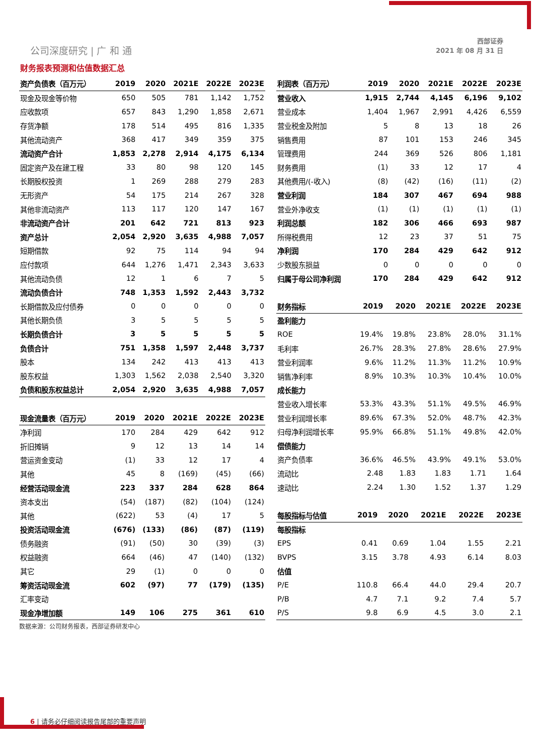公司深度研究 | 广 和 通
西部证券
2021 年 08 月 31 日
财务报表预测和估值数据汇总
| 资产负债表（百万元） | 2019 | 2020 | 2021E | 2022E | 2023E |
| --- | --- | --- | --- | --- | --- |
| 现金及现金等价物 | 650 | 505 | 781 | 1,142 | 1,752 |
| 应收款项 | 657 | 843 | 1,290 | 1,858 | 2,671 |
| 存货净额 | 178 | 514 | 495 | 816 | 1,335 |
| 其他流动资产 | 368 | 417 | 349 | 359 | 375 |
| 流动资产合计 | 1,853 | 2,278 | 2,914 | 4,175 | 6,134 |
| 固定资产及在建工程 | 33 | 80 | 98 | 120 | 145 |
| 长期股权投资 | 1 | 269 | 288 | 279 | 283 |
| 无形资产 | 54 | 175 | 214 | 267 | 328 |
| 其他非流动资产 | 113 | 117 | 120 | 147 | 167 |
| 非流动资产合计 | 201 | 642 | 721 | 813 | 923 |
| 资产总计 | 2,054 | 2,920 | 3,635 | 4,988 | 7,057 |
| 短期借款 | 92 | 75 | 114 | 94 | 94 |
| 应付款项 | 644 | 1,276 | 1,471 | 2,343 | 3,633 |
| 其他流动负债 | 12 | 1 | 6 | 7 | 5 |
| 流动负债合计 | 748 | 1,353 | 1,592 | 2,443 | 3,732 |
| 长期借款及应付债券 | 0 | 0 | 0 | 0 | 0 |
| 其他长期负债 | 3 | 5 | 5 | 5 | 5 |
| 长期负债合计 | 3 | 5 | 5 | 5 | 5 |
| 负债合计 | 751 | 1,358 | 1,597 | 2,448 | 3,737 |
| 股本 | 134 | 242 | 413 | 413 | 413 |
| 股东权益 | 1,303 | 1,562 | 2,038 | 2,540 | 3,320 |
| 负债和股东权益总计 | 2,054 | 2,920 | 3,635 | 4,988 | 7,057 |
| 现金流量表（百万元） | 2019 | 2020 | 2021E | 2022E | 2023E |
| --- | --- | --- | --- | --- | --- |
| 净利润 | 170 | 284 | 429 | 642 | 912 |
| 折旧摊销 | 9 | 12 | 13 | 14 | 14 |
| 营运资金变动 | (1) | 33 | 12 | 17 | 4 |
| 其他 | 45 | 8 | (169) | (45) | (66) |
| 经营活动现金流 | 223 | 337 | 284 | 628 | 864 |
| 资本支出 | (54) | (187) | (82) | (104) | (124) |
| 其他 | (622) | 53 | (4) | 17 | 5 |
| 投资活动现金流 | (676) | (133) | (86) | (87) | (119) |
| 债务融资 | (91) | (50) | 30 | (39) | (3) |
| 权益融资 | 664 | (46) | 47 | (140) | (132) |
| 其它 | 29 | (1) | 0 | 0 | 0 |
| 筹资活动现金流 | 602 | (97) | 77 | (179) | (135) |
| 汇率变动 | | | | | |
| 现金净增加额 | 149 | 106 | 275 | 361 | 610 |
| 利润表（百万元） | 2019 | 2020 | 2021E | 2022E | 2023E |
| --- | --- | --- | --- | --- | --- |
| 营业收入 | 1,915 | 2,744 | 4,145 | 6,196 | 9,102 |
| 营业成本 | 1,404 | 1,967 | 2,991 | 4,426 | 6,559 |
| 营业税金及附加 | 5 | 8 | 13 | 18 | 26 |
| 销售费用 | 87 | 101 | 153 | 246 | 345 |
| 管理费用 | 244 | 369 | 526 | 806 | 1,181 |
| 财务费用 | (1) | 33 | 12 | 17 | 4 |
| 其他费用/(-收入) | (8) | (42) | (16) | (11) | (2) |
| 营业利润 | 184 | 307 | 467 | 694 | 988 |
| 营业外净收支 | (1) | (1) | (1) | (1) | (1) |
| 利润总额 | 182 | 306 | 466 | 693 | 987 |
| 所得税费用 | 12 | 23 | 37 | 51 | 75 |
| 净利润 | 170 | 284 | 429 | 642 | 912 |
| 少数股东损益 | 0 | 0 | 0 | 0 | 0 |
| 归属于母公司净利润 | 170 | 284 | 429 | 642 | 912 |
| 财务指标 | 2019 | 2020 | 2021E | 2022E | 2023E |
| --- | --- | --- | --- | --- | --- |
| 盈利能力 | | | | | |
| ROE | 19.4% | 19.8% | 23.8% | 28.0% | 31.1% |
| 毛利率 | 26.7% | 28.3% | 27.8% | 28.6% | 27.9% |
| 营业利润率 | 9.6% | 11.2% | 11.3% | 11.2% | 10.9% |
| 销售净利率 | 8.9% | 10.3% | 10.3% | 10.4% | 10.0% |
| 成长能力 | | | | | |
| 营业收入增长率 | 53.3% | 43.3% | 51.1% | 49.5% | 46.9% |
| 营业利润增长率 | 89.6% | 67.3% | 52.0% | 48.7% | 42.3% |
| 归母净利润增长率 | 95.9% | 66.8% | 51.1% | 49.8% | 42.0% |
| 偿债能力 | | | | | |
| 资产负债率 | 36.6% | 46.5% | 43.9% | 49.1% | 53.0% |
| 流动比 | 2.48 | 1.83 | 1.83 | 1.71 | 1.64 |
| 速动比 | 2.24 | 1.30 | 1.52 | 1.37 | 1.29 |
| 每股指标与估值 | 2019 | 2020 | 2021E | 2022E | 2023E |
| --- | --- | --- | --- | --- | --- |
| 每股指标 | | | | | |
| EPS | 0.41 | 0.69 | 1.04 | 1.55 | 2.21 |
| BVPS | 3.15 | 3.78 | 4.93 | 6.14 | 8.03 |
| 估值 | | | | | |
| P/E | 110.8 | 66.4 | 44.0 | 29.4 | 20.7 |
| P/B | 4.7 | 7.1 | 9.2 | 7.4 | 5.7 |
| P/S | 9.8 | 6.9 | 4.5 | 3.0 | 2.1 |
数据来源：公司财务报表，西部证券研发中心
6 | 请务必仔细阅读报告尾部的重要声明